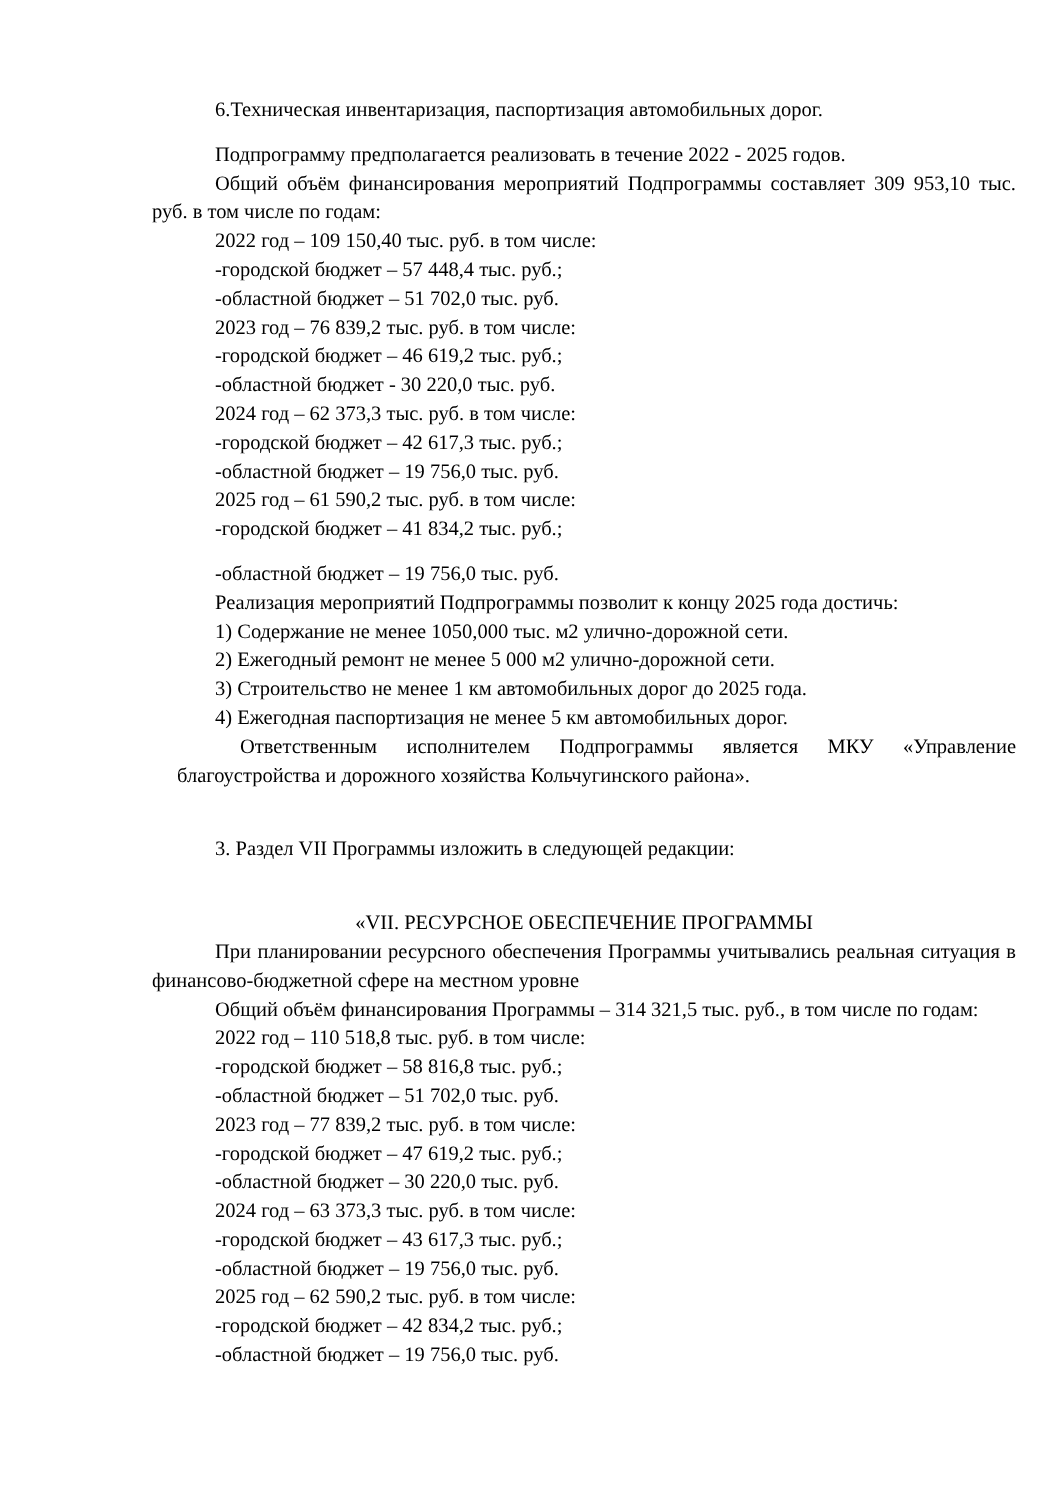6.Техническая инвентаризация, паспортизация автомобильных дорог.
Подпрограмму предполагается реализовать в течение 2022 - 2025 годов.
Общий объём финансирования мероприятий Подпрограммы составляет 309 953,10 тыс. руб. в том числе по годам:
2022 год – 109 150,40 тыс. руб. в том числе:
-городской бюджет – 57 448,4 тыс. руб.;
-областной бюджет – 51 702,0 тыс. руб.
2023 год – 76 839,2 тыс. руб. в том числе:
-городской бюджет – 46 619,2 тыс. руб.;
-областной бюджет - 30 220,0 тыс. руб.
2024 год – 62 373,3 тыс. руб. в том числе:
-городской бюджет – 42 617,3 тыс. руб.;
-областной бюджет – 19 756,0 тыс. руб.
2025 год – 61 590,2 тыс. руб. в том числе:
-городской бюджет – 41 834,2 тыс. руб.;
-областной бюджет – 19 756,0 тыс. руб.
Реализация мероприятий Подпрограммы позволит к концу 2025 года достичь:
1) Содержание не менее 1050,000 тыс. м2 улично-дорожной сети.
2) Ежегодный ремонт не менее 5 000 м2 улично-дорожной сети.
3) Строительство не менее 1 км автомобильных дорог до 2025 года.
4) Ежегодная паспортизация не менее 5 км автомобильных дорог.
Ответственным исполнителем Подпрограммы является МКУ «Управление благоустройства и дорожного хозяйства Кольчугинского района».
3. Раздел VII Программы изложить в следующей редакции:
«VII. РЕСУРСНОЕ ОБЕСПЕЧЕНИЕ ПРОГРАММЫ
При планировании ресурсного обеспечения Программы учитывались реальная ситуация в финансово-бюджетной сфере на местном уровне
Общий объём финансирования Программы – 314 321,5 тыс. руб., в том числе по годам:
2022 год – 110 518,8 тыс. руб. в том числе:
-городской бюджет – 58 816,8 тыс. руб.;
-областной бюджет – 51 702,0 тыс. руб.
2023 год – 77 839,2 тыс. руб. в том числе:
-городской бюджет – 47 619,2 тыс. руб.;
-областной бюджет – 30 220,0 тыс. руб.
2024 год – 63 373,3 тыс. руб. в том числе:
-городской бюджет – 43 617,3 тыс. руб.;
-областной бюджет – 19 756,0 тыс. руб.
2025 год – 62 590,2 тыс. руб. в том числе:
-городской бюджет – 42 834,2 тыс. руб.;
-областной бюджет – 19 756,0 тыс. руб.